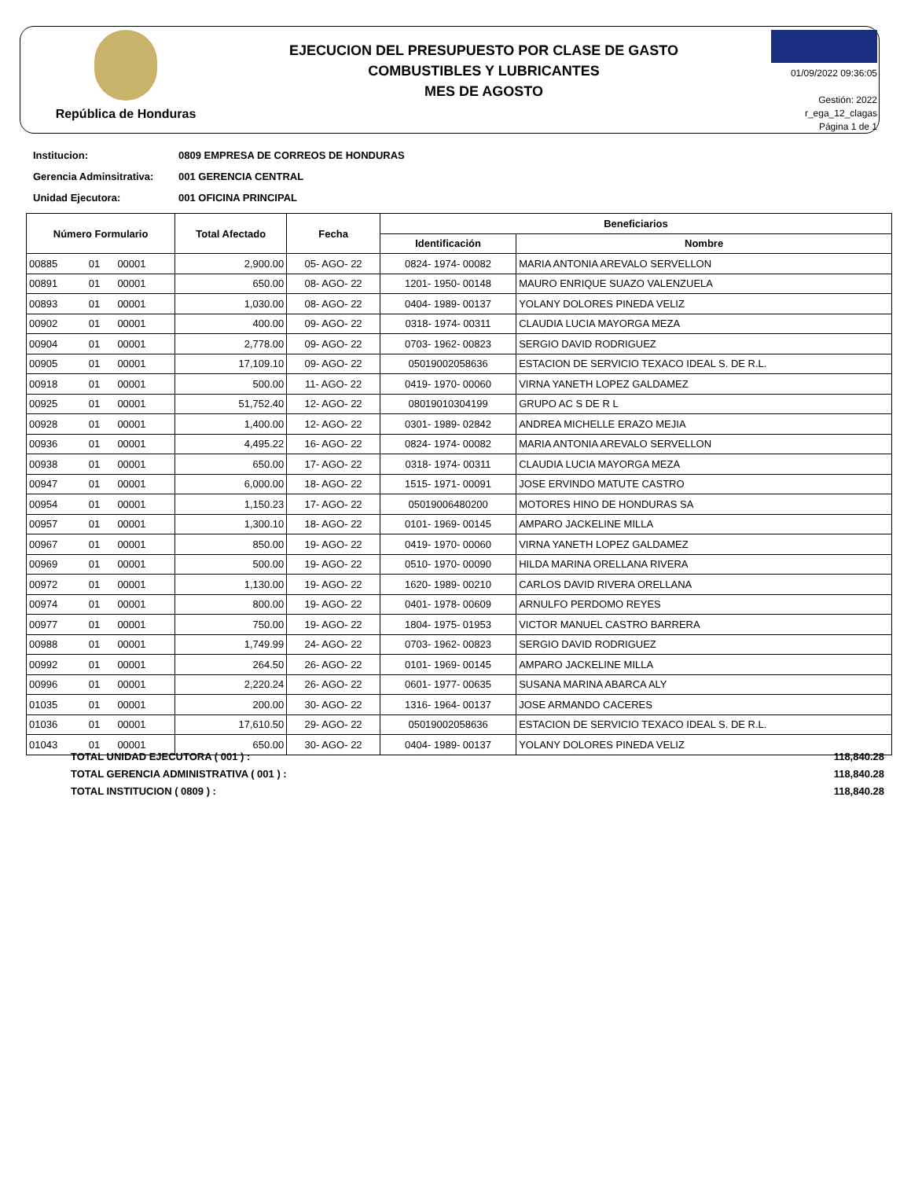República de Honduras
EJECUCION DEL PRESUPUESTO POR CLASE DE GASTO
COMBUSTIBLES Y LUBRICANTES
MES DE AGOSTO
01/09/2022 09:36:05
Gestión: 2022
r_ega_12_clagas
Página 1 de 1
Institucion: 0809 EMPRESA DE CORREOS DE HONDURAS
Gerencia Adminsitrativa: 001 GERENCIA CENTRAL
Unidad Ejecutora: 001 OFICINA PRINCIPAL
| Número Formulario | | | Total Afectado | Fecha | Beneficiarios | |
| --- | --- | --- | --- | --- | --- | --- |
| | | | | | Identificación | Nombre |
| 00885 | 01 | 00001 | 2,900.00 | 05- AGO- 22 | 0824- 1974- 00082 | MARIA ANTONIA AREVALO SERVELLON |
| 00891 | 01 | 00001 | 650.00 | 08- AGO- 22 | 1201- 1950- 00148 | MAURO ENRIQUE SUAZO VALENZUELA |
| 00893 | 01 | 00001 | 1,030.00 | 08- AGO- 22 | 0404- 1989- 00137 | YOLANY DOLORES PINEDA VELIZ |
| 00902 | 01 | 00001 | 400.00 | 09- AGO- 22 | 0318- 1974- 00311 | CLAUDIA LUCIA MAYORGA MEZA |
| 00904 | 01 | 00001 | 2,778.00 | 09- AGO- 22 | 0703- 1962- 00823 | SERGIO DAVID RODRIGUEZ |
| 00905 | 01 | 00001 | 17,109.10 | 09- AGO- 22 | 05019002058636 | ESTACION DE SERVICIO TEXACO IDEAL S. DE R.L. |
| 00918 | 01 | 00001 | 500.00 | 11- AGO- 22 | 0419- 1970- 00060 | VIRNA YANETH LOPEZ GALDAMEZ |
| 00925 | 01 | 00001 | 51,752.40 | 12- AGO- 22 | 08019010304199 | GRUPO AC S DE R L |
| 00928 | 01 | 00001 | 1,400.00 | 12- AGO- 22 | 0301- 1989- 02842 | ANDREA MICHELLE ERAZO MEJIA |
| 00936 | 01 | 00001 | 4,495.22 | 16- AGO- 22 | 0824- 1974- 00082 | MARIA ANTONIA AREVALO SERVELLON |
| 00938 | 01 | 00001 | 650.00 | 17- AGO- 22 | 0318- 1974- 00311 | CLAUDIA LUCIA MAYORGA MEZA |
| 00947 | 01 | 00001 | 6,000.00 | 18- AGO- 22 | 1515- 1971- 00091 | JOSE ERVINDO MATUTE CASTRO |
| 00954 | 01 | 00001 | 1,150.23 | 17- AGO- 22 | 05019006480200 | MOTORES HINO DE HONDURAS SA |
| 00957 | 01 | 00001 | 1,300.10 | 18- AGO- 22 | 0101- 1969- 00145 | AMPARO JACKELINE MILLA |
| 00967 | 01 | 00001 | 850.00 | 19- AGO- 22 | 0419- 1970- 00060 | VIRNA YANETH LOPEZ GALDAMEZ |
| 00969 | 01 | 00001 | 500.00 | 19- AGO- 22 | 0510- 1970- 00090 | HILDA MARINA ORELLANA RIVERA |
| 00972 | 01 | 00001 | 1,130.00 | 19- AGO- 22 | 1620- 1989- 00210 | CARLOS DAVID RIVERA ORELLANA |
| 00974 | 01 | 00001 | 800.00 | 19- AGO- 22 | 0401- 1978- 00609 | ARNULFO PERDOMO REYES |
| 00977 | 01 | 00001 | 750.00 | 19- AGO- 22 | 1804- 1975- 01953 | VICTOR MANUEL CASTRO BARRERA |
| 00988 | 01 | 00001 | 1,749.99 | 24- AGO- 22 | 0703- 1962- 00823 | SERGIO DAVID RODRIGUEZ |
| 00992 | 01 | 00001 | 264.50 | 26- AGO- 22 | 0101- 1969- 00145 | AMPARO JACKELINE MILLA |
| 00996 | 01 | 00001 | 2,220.24 | 26- AGO- 22 | 0601- 1977- 00635 | SUSANA MARINA ABARCA ALY |
| 01035 | 01 | 00001 | 200.00 | 30- AGO- 22 | 1316- 1964- 00137 | JOSE ARMANDO CACERES |
| 01036 | 01 | 00001 | 17,610.50 | 29- AGO- 22 | 05019002058636 | ESTACION DE SERVICIO TEXACO IDEAL S. DE R.L. |
| 01043 | 01 | 00001 | 650.00 | 30- AGO- 22 | 0404- 1989- 00137 | YOLANY DOLORES PINEDA VELIZ |
TOTAL UNIDAD EJECUTORA ( 001 ) : 118,840.28
TOTAL GERENCIA ADMINISTRATIVA ( 001 ) : 118,840.28
TOTAL INSTITUCION ( 0809 ) : 118,840.28